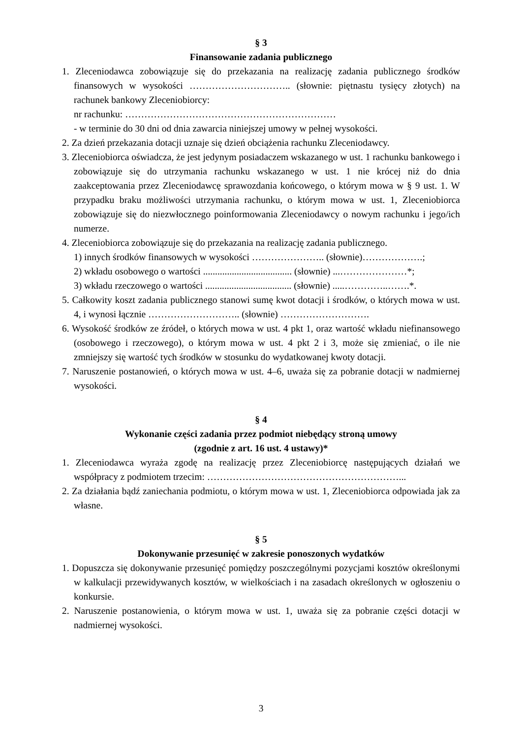§ 3
Finansowanie zadania publicznego
1. Zleceniodawca zobowiązuje się do przekazania na realizację zadania publicznego środków finansowych w wysokości ………………………….. (słownie: piętnastu tysięcy złotych) na rachunek bankowy Zleceniobiorcy:
nr rachunku: …………………………………………………………
- w terminie do 30 dni od dnia zawarcia niniejszej umowy w pełnej wysokości.
2. Za dzień przekazania dotacji uznaje się dzień obciążenia rachunku Zleceniodawcy.
3. Zleceniobiorca oświadcza, że jest jedynym posiadaczem wskazanego w ust. 1 rachunku bankowego i zobowiązuje się do utrzymania rachunku wskazanego w ust. 1 nie krócej niż do dnia zaakceptowania przez Zleceniodawcę sprawozdania końcowego, o którym mowa w § 9 ust. 1. W przypadku braku możliwości utrzymania rachunku, o którym mowa w ust. 1, Zleceniobiorca zobowiązuje się do niezwłocznego poinformowania Zleceniodawcy o nowym rachunku i jego/ich numerze.
4. Zleceniobiorca zobowiązuje się do przekazania na realizację zadania publicznego.
1) innych środków finansowych w wysokości ………………….. (słownie)……………….;
2) wkładu osobowego o wartości ..................................... (słownie) ...…………………*;
3) wkładu rzeczowego o wartości .................................... (słownie) .....…………..…….*.
5. Całkowity koszt zadania publicznego stanowi sumę kwot dotacji i środków, o których mowa w ust. 4, i wynosi łącznie ……………………….. (słownie) ……………………….
6. Wysokość środków ze źródeł, o których mowa w ust. 4 pkt 1, oraz wartość wkładu niefinansowego (osobowego i rzeczowego), o którym mowa w ust. 4 pkt 2 i 3, może się zmieniać, o ile nie zmniejszy się wartość tych środków w stosunku do wydatkowanej kwoty dotacji.
7. Naruszenie postanowień, o których mowa w ust. 4–6, uważa się za pobranie dotacji w nadmiernej wysokości.
§ 4
Wykonanie części zadania przez podmiot niebędący stroną umowy
(zgodnie z art. 16 ust. 4 ustawy)*
1. Zleceniodawca wyraża zgodę na realizację przez Zleceniobiorcę następujących działań we współpracy z podmiotem trzecim: ……………………………………………………...
2. Za działania bądź zaniechania podmiotu, o którym mowa w ust. 1, Zleceniobiorca odpowiada jak za własne.
§ 5
Dokonywanie przesunięć w zakresie ponoszonych wydatków
1. Dopuszcza się dokonywanie przesunięć pomiędzy poszczególnymi pozycjami kosztów określonymi w kalkulacji przewidywanych kosztów, w wielkościach i na zasadach określonych w ogłoszeniu o konkursie.
2. Naruszenie postanowienia, o którym mowa w ust. 1, uważa się za pobranie części dotacji w nadmiernej wysokości.
3